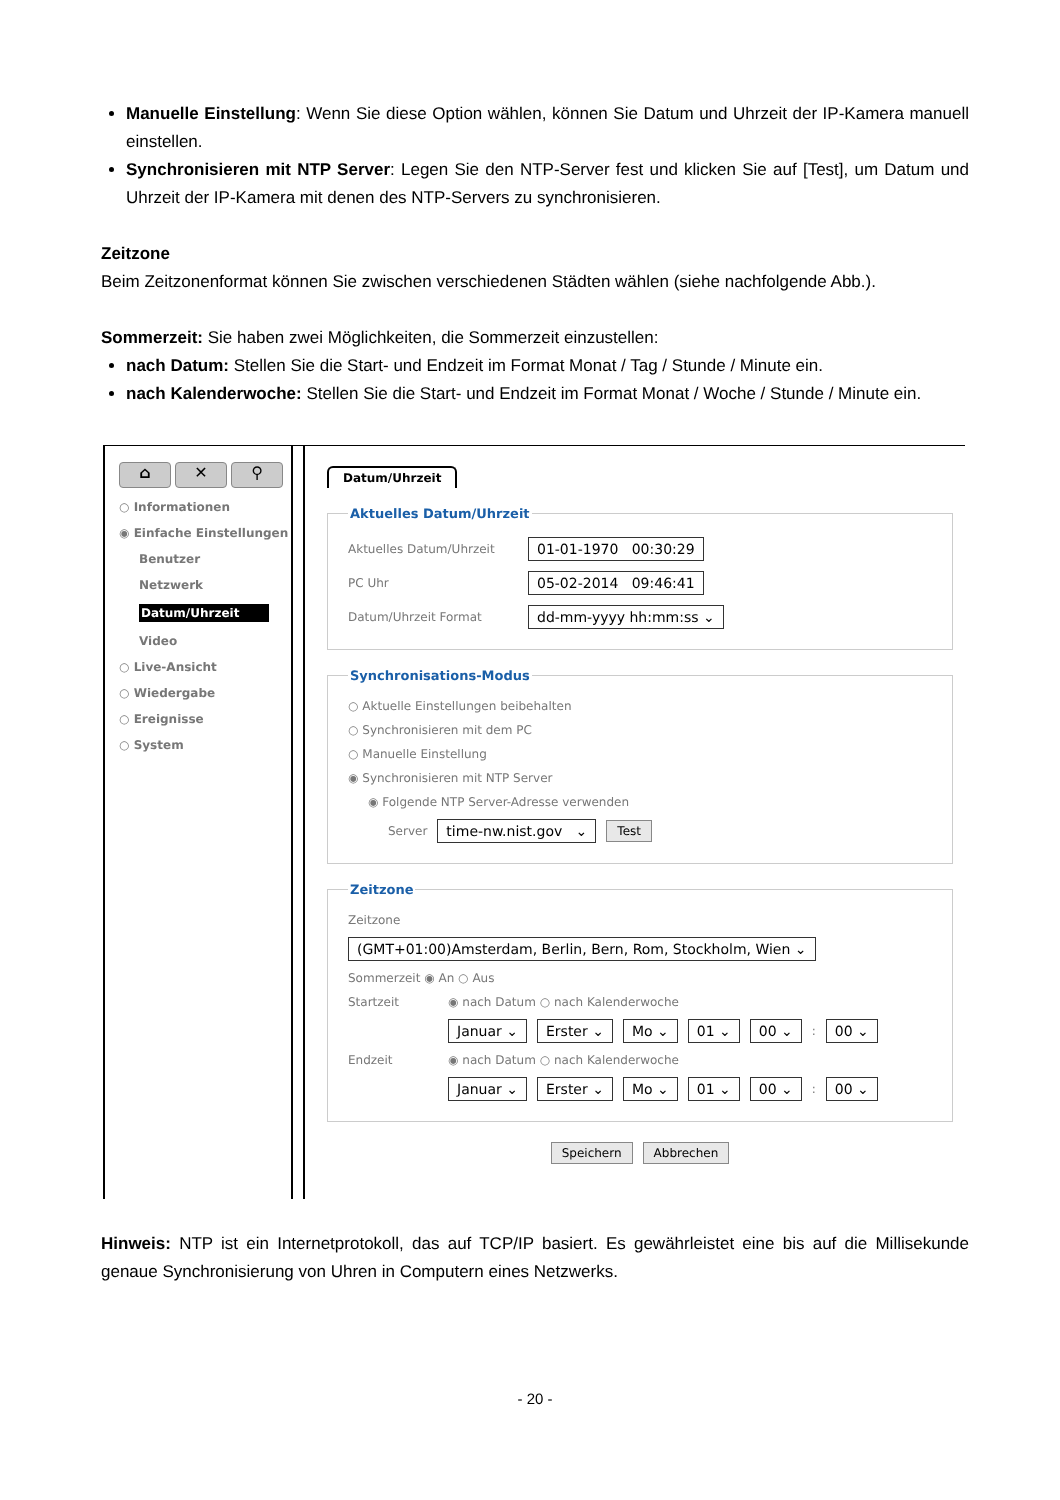Manuelle Einstellung: Wenn Sie diese Option wählen, können Sie Datum und Uhrzeit der IP-Kamera manuell einstellen.
Synchronisieren mit NTP Server: Legen Sie den NTP-Server fest und klicken Sie auf [Test], um Datum und Uhrzeit der IP-Kamera mit denen des NTP-Servers zu synchronisieren.
Zeitzone
Beim Zeitzonenformat können Sie zwischen verschiedenen Städten wählen (siehe nachfolgende Abb.).
Sommerzeit: Sie haben zwei Möglichkeiten, die Sommerzeit einzustellen:
nach Datum: Stellen Sie die Start- und Endzeit im Format Monat / Tag / Stunde / Minute ein.
nach Kalenderwoche: Stellen Sie die Start- und Endzeit im Format Monat / Woche / Stunde / Minute ein.
⌂ ✕ ⚲
○ Informationen
◉ Einfache Einstellungen
Benutzer
Netzwerk
Datum/Uhrzeit
Video
○ Live-Ansicht
○ Wiedergabe
○ Ereignisse
○ System
Datum/Uhrzeit Aktuelles Datum/Uhrzeit
Aktuelles Datum/Uhrzeit 01-01-1970 00:30:29
PC Uhr 05-02-2014 09:46:41
Datum/Uhrzeit Format dd-mm-yyyy hh:mm:ss ⌄
Synchronisations-Modus
○ Aktuelle Einstellungen beibehalten
○ Synchronisieren mit dem PC
○ Manuelle Einstellung
◉ Synchronisieren mit NTP Server
◉ Folgende NTP Server-Adresse verwenden
Server time-nw.nist.gov ⌄ Test
Zeitzone
Zeitzone
(GMT+01:00)Amsterdam, Berlin, Bern, Rom, Stockholm, Wien ⌄
Sommerzeit ◉ An ○ Aus
Startzeit ◉ nach Datum ○ nach Kalenderwoche
Januar ⌄ Erster ⌄ Mo ⌄ 01 ⌄ 00 ⌄: 00 ⌄
Endzeit ◉ nach Datum ○ nach Kalenderwoche
Januar ⌄ Erster ⌄ Mo ⌄ 01 ⌄ 00 ⌄: 00 ⌄
Speichern Abbrechen
Hinweis: NTP ist ein Internetprotokoll, das auf TCP/IP basiert. Es gewährleistet eine bis auf die Millisekunde genaue Synchronisierung von Uhren in Computern eines Netzwerks.
- 20 -